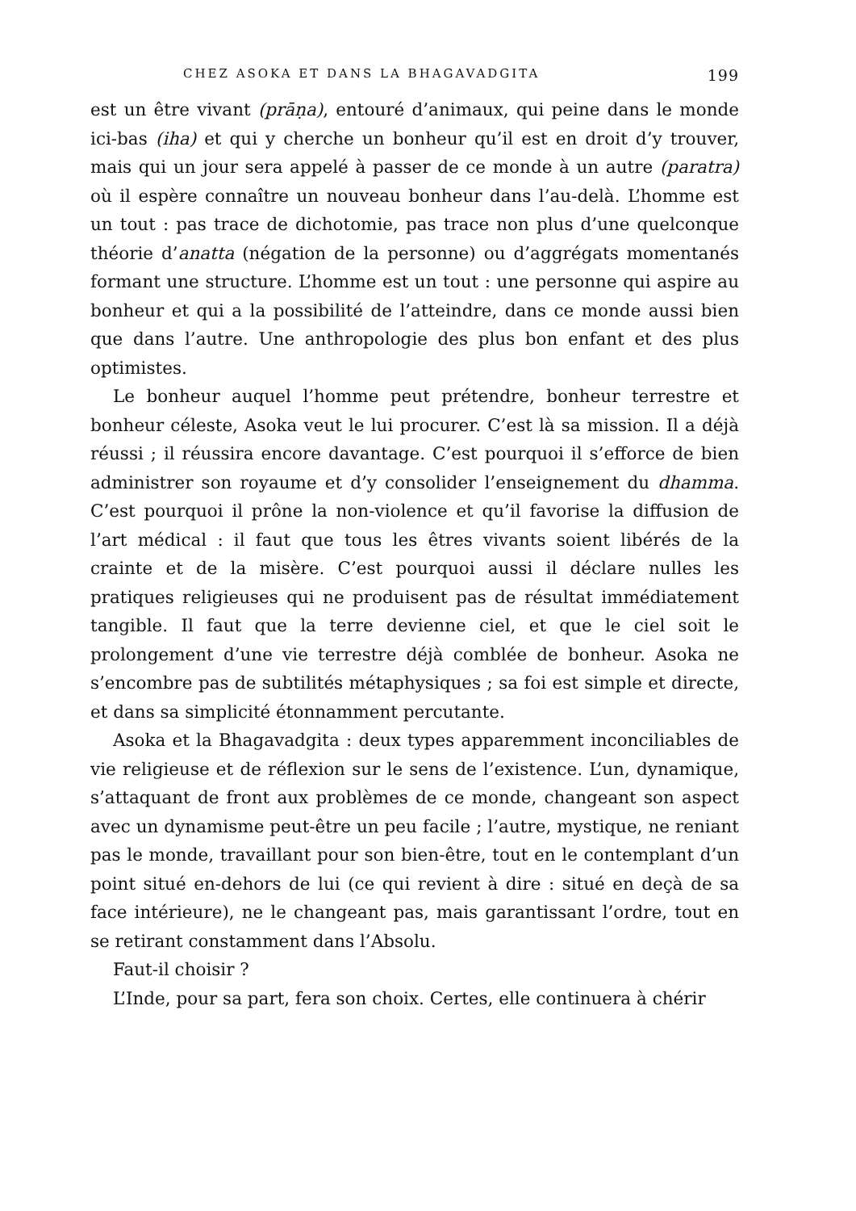CHEZ ASOKA ET DANS LA BHAGAVADGITA 199
est un être vivant (prāṇa), entouré d’animaux, qui peine dans le monde ici-bas (iha) et qui y cherche un bonheur qu’il est en droit d’y trouver, mais qui un jour sera appelé à passer de ce monde à un autre (paratra) où il espère connaître un nouveau bonheur dans l’au-delà. L’homme est un tout : pas trace de dichotomie, pas trace non plus d’une quelconque théorie d’anatta (négation de la personne) ou d’aggrégats momentanés formant une structure. L’homme est un tout : une personne qui aspire au bonheur et qui a la possibilité de l’atteindre, dans ce monde aussi bien que dans l’autre. Une anthropologie des plus bon enfant et des plus optimistes.
Le bonheur auquel l’homme peut prétendre, bonheur terrestre et bonheur céleste, Asoka veut le lui procurer. C’est là sa mission. Il a déjà réussi ; il réussira encore davantage. C’est pourquoi il s’efforce de bien administrer son royaume et d’y consolider l’enseignement du dhamma. C’est pourquoi il prône la non-violence et qu’il favorise la diffusion de l’art médical : il faut que tous les êtres vivants soient libérés de la crainte et de la misère. C’est pourquoi aussi il déclare nulles les pratiques religieuses qui ne produisent pas de résultat immédiatement tangible. Il faut que la terre devienne ciel, et que le ciel soit le prolongement d’une vie terrestre déjà comblée de bonheur. Asoka ne s’encombre pas de subtilités métaphysiques ; sa foi est simple et directe, et dans sa simplicité étonnamment percutante.
Asoka et la Bhagavadgita : deux types apparemment inconciliables de vie religieuse et de réflexion sur le sens de l’existence. L’un, dynamique, s’attaquant de front aux problèmes de ce monde, changeant son aspect avec un dynamisme peut-être un peu facile ; l’autre, mystique, ne reniant pas le monde, travaillant pour son bien-être, tout en le contemplant d’un point situé en-dehors de lui (ce qui revient à dire : situé en deçà de sa face intérieure), ne le changeant pas, mais garantissant l’ordre, tout en se retirant constamment dans l’Absolu.
Faut-il choisir ?
L’Inde, pour sa part, fera son choix. Certes, elle continuera à chérir